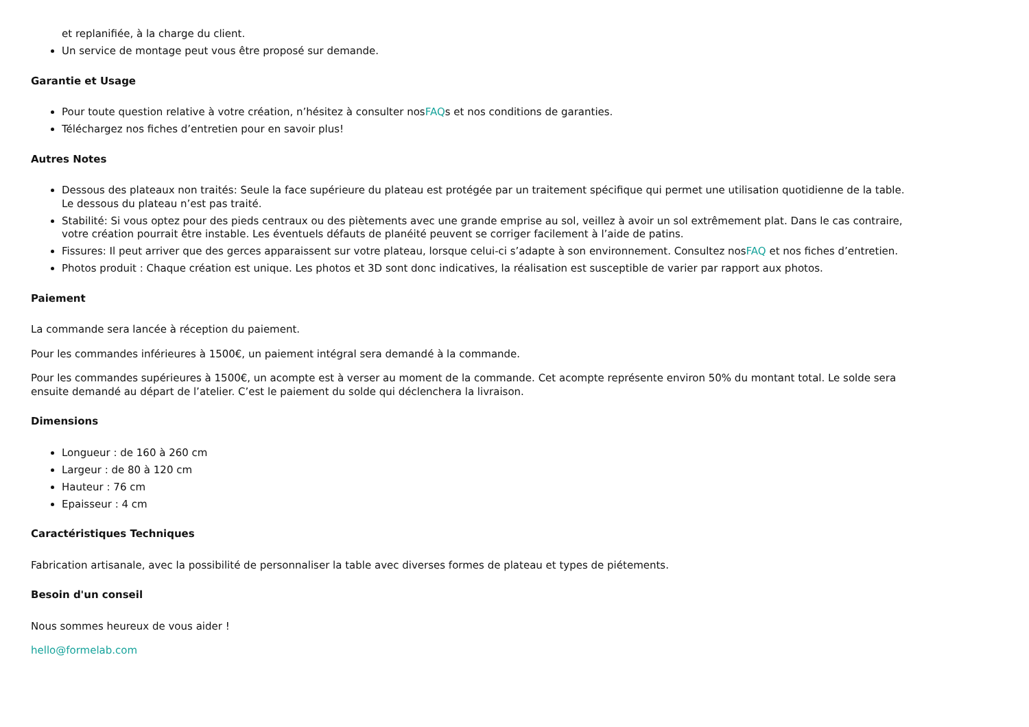et replanifiée, à la charge du client.
Un service de montage peut vous être proposé sur demande.
Garantie et Usage
Pour toute question relative à votre création, n’hésitez à consulter nosFAQs et nos conditions de garanties.
Téléchargez nos fiches d’entretien pour en savoir plus!
Autres Notes
Dessous des plateaux non traités: Seule la face supérieure du plateau est protégée par un traitement spécifique qui permet une utilisation quotidienne de la table. Le dessous du plateau n’est pas traité.
Stabilité: Si vous optez pour des pieds centraux ou des piètements avec une grande emprise au sol, veillez à avoir un sol extrêmement plat. Dans le cas contraire, votre création pourrait être instable. Les éventuels défauts de planéité peuvent se corriger facilement à l’aide de patins.
Fissures: Il peut arriver que des gerces apparaissent sur votre plateau, lorsque celui-ci s’adapte à son environnement. Consultez nosFAQ et nos fiches d’entretien.
Photos produit : Chaque création est unique. Les photos et 3D sont donc indicatives, la réalisation est susceptible de varier par rapport aux photos.
Paiement
La commande sera lancée à réception du paiement.
Pour les commandes inférieures à 1500€, un paiement intégral sera demandé à la commande.
Pour les commandes supérieures à 1500€, un acompte est à verser au moment de la commande. Cet acompte représente environ 50% du montant total. Le solde sera ensuite demandé au départ de l’atelier. C’est le paiement du solde qui déclenchera la livraison.
Dimensions
Longueur : de 160 à 260 cm
Largeur : de 80 à 120 cm
Hauteur : 76 cm
Epaisseur : 4 cm
Caractéristiques Techniques
Fabrication artisanale, avec la possibilité de personnaliser la table avec diverses formes de plateau et types de piétements.
Besoin d'un conseil
Nous sommes heureux de vous aider !
hello@formelab.com